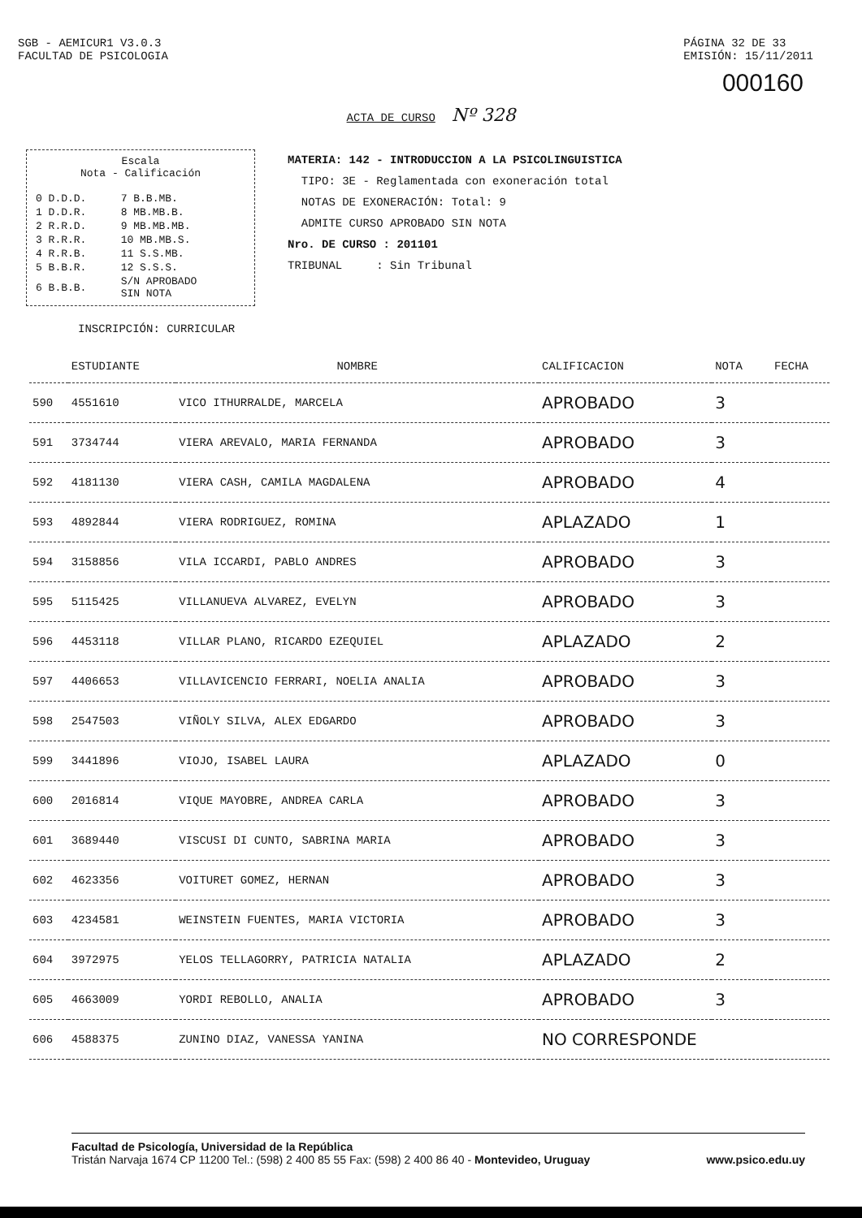SGB - AEMICUR1 V3.0.3
FACULTAD DE PSICOLOGIA
PÁGINA 32 DE 33
EMISIÓN: 15/11/2011
000160
ACTA DE CURSO Nº 328
Escala
Nota - Calificación
| 0 D.D.D. | 7 B.B.MB. |
| 1 D.D.R. | 8 MB.MB.B. |
| 2 R.R.D. | 9 MB.MB.MB. |
| 3 R.R.R. | 10 MB.MB.S. |
| 4 R.R.B. | 11 S.S.MB. |
| 5 B.B.R. | 12 S.S.S. |
| 6 B.B.B. | S/N APROBADO SIN NOTA |
MATERIA: 142 - INTRODUCCION A LA PSICOLINGUISTICA
TIPO: 3E - Reglamentada con exoneración total
NOTAS DE EXONERACIÓN: Total: 9
ADMITE CURSO APROBADO SIN NOTA
Nro. DE CURSO : 201101
TRIBUNAL : Sin Tribunal
INSCRIPCIÓN: CURRICULAR
| | ESTUDIANTE | NOMBRE | CALIFICACION | NOTA | FECHA |
| --- | --- | --- | --- | --- | --- |
| 590 | 4551610 | VICO ITHURRALDE, MARCELA | APROBADO | 3 | |
| 591 | 3734744 | VIERA AREVALO, MARIA FERNANDA | APROBADO | 3 | |
| 592 | 4181130 | VIERA CASH, CAMILA MAGDALENA | APROBADO | 4 | |
| 593 | 4892844 | VIERA RODRIGUEZ, ROMINA | APLAZADO | 1 | |
| 594 | 3158856 | VILA ICCARDI, PABLO ANDRES | APROBADO | 3 | |
| 595 | 5115425 | VILLANUEVA ALVAREZ, EVELYN | APROBADO | 3 | |
| 596 | 4453118 | VILLAR PLANO, RICARDO EZEQUIEL | APLAZADO | 2 | |
| 597 | 4406653 | VILLAVICENCIO FERRARI, NOELIA ANALIA | APROBADO | 3 | |
| 598 | 2547503 | VIÑOLY SILVA, ALEX EDGARDO | APROBADO | 3 | |
| 599 | 3441896 | VIOJO, ISABEL LAURA | APLAZADO | 0 | |
| 600 | 2016814 | VIQUE MAYOBRE, ANDREA CARLA | APROBADO | 3 | |
| 601 | 3689440 | VISCUSI DI CUNTO, SABRINA MARIA | APROBADO | 3 | |
| 602 | 4623356 | VOITURET GOMEZ, HERNAN | APROBADO | 3 | |
| 603 | 4234581 | WEINSTEIN FUENTES, MARIA VICTORIA | APROBADO | 3 | |
| 604 | 3972975 | YELOS TELLAGORRY, PATRICIA NATALIA | APLAZADO | 2 | |
| 605 | 4663009 | YORDI REBOLLO, ANALIA | APROBADO | 3 | |
| 606 | 4588375 | ZUNINO DIAZ, VANESSA YANINA | NO CORRESPONDE | | |
Facultad de Psicología, Universidad de la República
Tristán Narvaja 1674 CP 11200 Tel.: (598) 2 400 85 55 Fax: (598) 2 400 86 40 - Montevideo, Uruguay www.psico.edu.uy